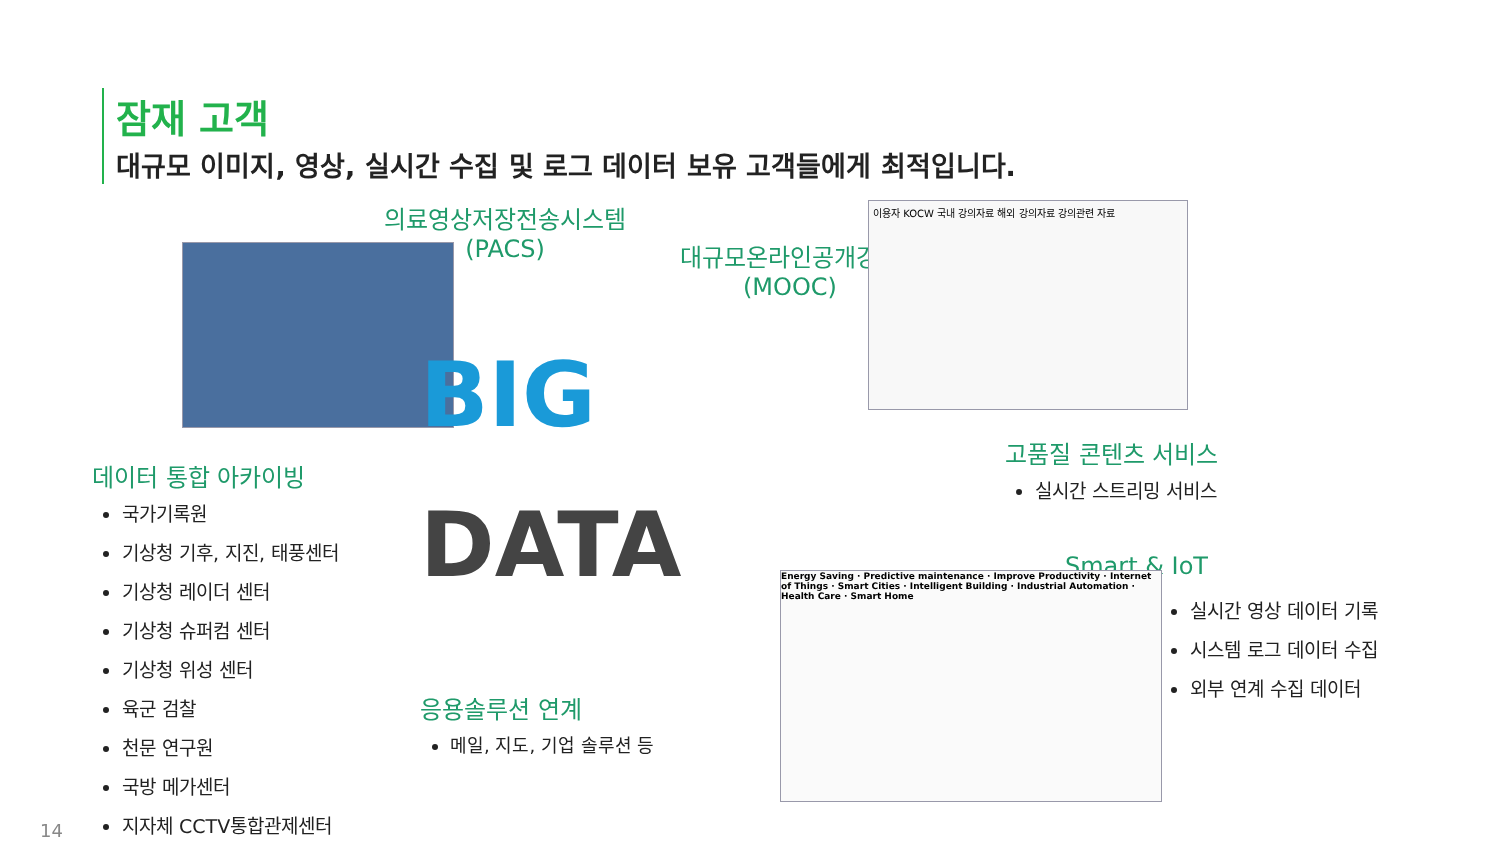잠재 고객
대규모 이미지, 영상, 실시간 수집 및 로그 데이터 보유 고객들에게 최적입니다.
의료영상저장전송시스템
(PACS)
대규모온라인공개강좌
(MOOC)
이용자 KOCW 국내 강의자료 해외 강의자료 강의관련 자료
데이터 통합 아카이빙
국가기록원
기상청 기후, 지진, 태풍센터
기상청 레이더 센터
기상청 슈퍼컴 센터
기상청 위성 센터
육군 검찰
천문 연구원
국방 메가센터
지자체 CCTV통합관제센터
BIG
DATA
고품질 콘텐츠 서비스
실시간 스트리밍 서비스
Smart & IoT
실시간 영상 데이터 기록
시스템 로그 데이터 수집
외부 연계 수집 데이터
Energy Saving · Predictive maintenance · Improve Productivity · Internet of Things · Smart Cities · Intelligent Building · Industrial Automation · Health Care · Smart Home
응용솔루션 연계
메일, 지도, 기업 솔루션 등
14